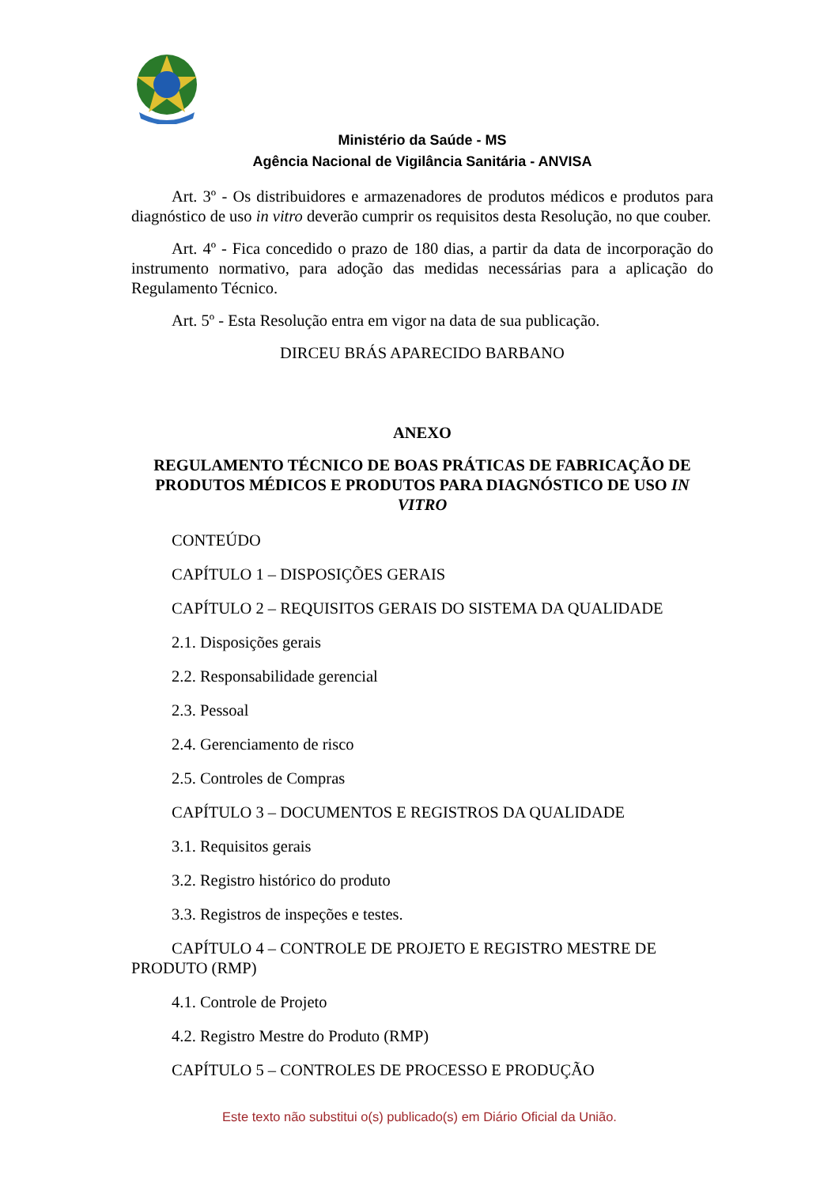Ministério da Saúde - MS
Agência Nacional de Vigilância Sanitária - ANVISA
Art. 3º - Os distribuidores e armazenadores de produtos médicos e produtos para diagnóstico de uso in vitro deverão cumprir os requisitos desta Resolução, no que couber.
Art. 4º - Fica concedido o prazo de 180 dias, a partir da data de incorporação do instrumento normativo, para adoção das medidas necessárias para a aplicação do Regulamento Técnico.
Art. 5º - Esta Resolução entra em vigor na data de sua publicação.
DIRCEU BRÁS APARECIDO BARBANO
ANEXO
REGULAMENTO TÉCNICO DE BOAS PRÁTICAS DE FABRICAÇÃO DE PRODUTOS MÉDICOS E PRODUTOS PARA DIAGNÓSTICO DE USO IN VITRO
CONTEÚDO
CAPÍTULO 1 – DISPOSIÇÕES GERAIS
CAPÍTULO 2 – REQUISITOS GERAIS DO SISTEMA DA QUALIDADE
2.1. Disposições gerais
2.2. Responsabilidade gerencial
2.3. Pessoal
2.4. Gerenciamento de risco
2.5. Controles de Compras
CAPÍTULO 3 – DOCUMENTOS E REGISTROS DA QUALIDADE
3.1. Requisitos gerais
3.2. Registro histórico do produto
3.3. Registros de inspeções e testes.
CAPÍTULO 4 – CONTROLE DE PROJETO E REGISTRO MESTRE DE PRODUTO (RMP)
4.1. Controle de Projeto
4.2. Registro Mestre do Produto (RMP)
CAPÍTULO 5 – CONTROLES DE PROCESSO E PRODUÇÃO
Este texto não substitui o(s) publicado(s) em Diário Oficial da União.